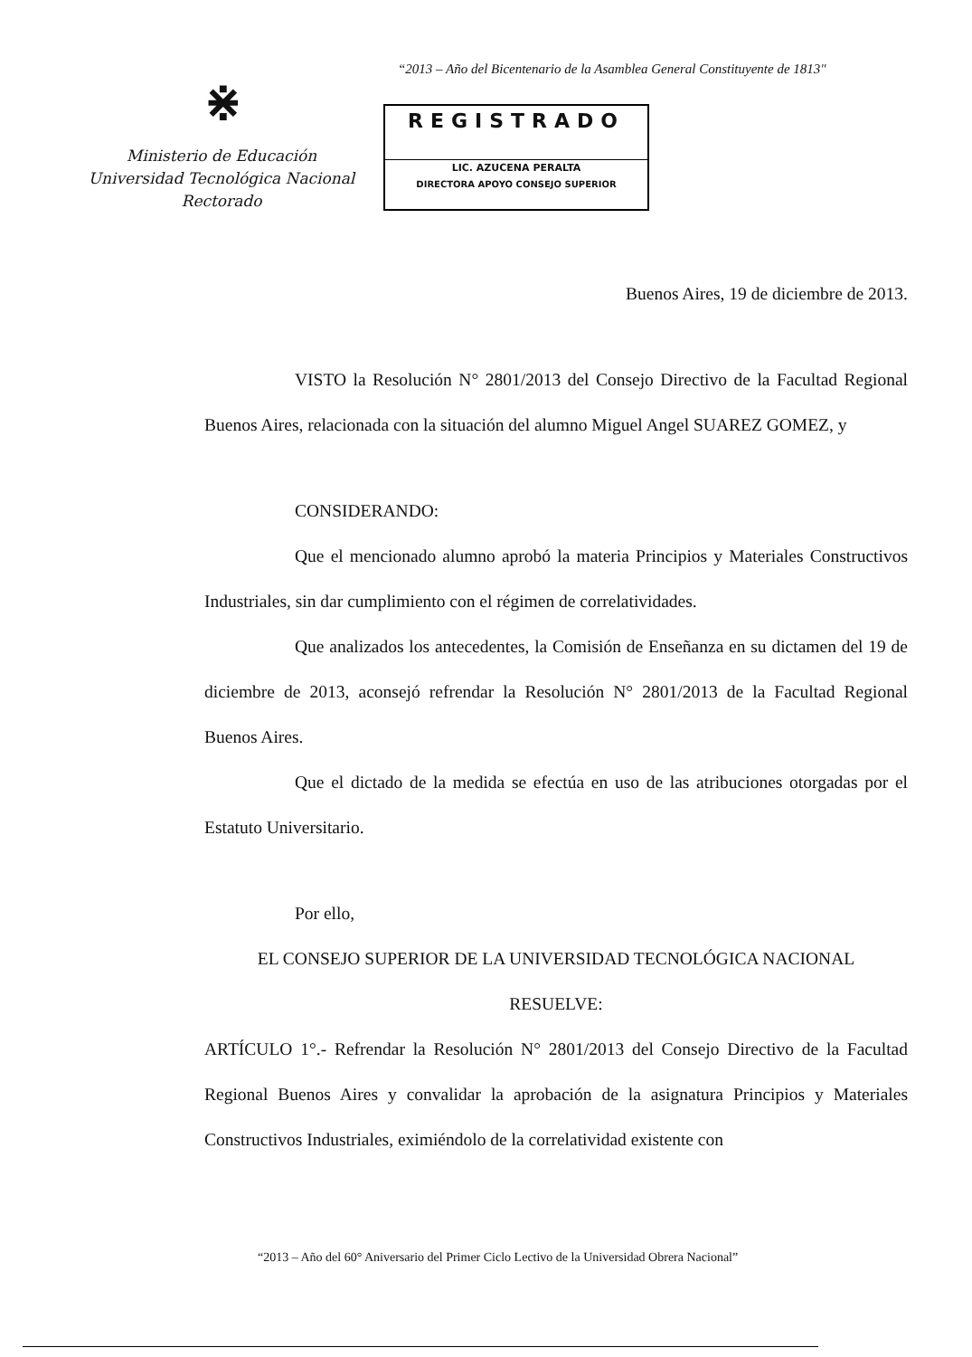“2013 – Año del Bicentenario de la Asamblea General Constituyente de 1813"
⋇
Ministerio de Educación
Universidad Tecnológica Nacional
Rectorado
REGISTRADO
LIC. AZUCENA PERALTA
DIRECTORA APOYO CONSEJO SUPERIOR
Buenos Aires, 19 de diciembre de 2013.
VISTO la Resolución N° 2801/2013 del Consejo Directivo de la Facultad Regional Buenos Aires, relacionada con la situación del alumno Miguel Angel SUAREZ GOMEZ, y
CONSIDERANDO:
Que el mencionado alumno aprobó la materia Principios y Materiales Constructivos Industriales, sin dar cumplimiento con el régimen de correlatividades.
Que analizados los antecedentes, la Comisión de Enseñanza en su dictamen del 19 de diciembre de 2013, aconsejó refrendar la Resolución N° 2801/2013 de la Facultad Regional Buenos Aires.
Que el dictado de la medida se efectúa en uso de las atribuciones otorgadas por el Estatuto Universitario.
Por ello,
EL CONSEJO SUPERIOR DE LA UNIVERSIDAD TECNOLÓGICA NACIONAL
RESUELVE:
ARTÍCULO 1°.- Refrendar la Resolución N° 2801/2013 del Consejo Directivo de la Facultad Regional Buenos Aires y convalidar la aprobación de la asignatura Principios y Materiales Constructivos Industriales, eximiéndolo de la correlatividad existente con
“2013 – Año del 60° Aniversario del Primer Ciclo Lectivo de la Universidad Obrera Nacional”